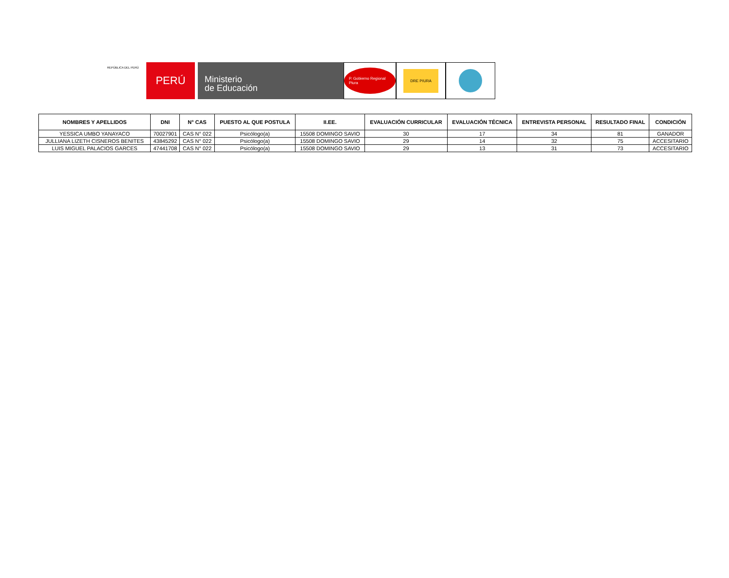REPÚBLICA DEL PERÚ
PERÚ
Ministerio
de Educación
P. Gobierno Regional Piura
DRE PIURA
| NOMBRES Y APELLIDOS | DNI | N° CAS | PUESTO AL QUE POSTULA | II.EE. | EVALUACIÓN CURRICULAR | EVALUACIÓN TÉCNICA | ENTREVISTA PERSONAL | RESULTADO FINAL | CONDICIÓN |
| --- | --- | --- | --- | --- | --- | --- | --- | --- | --- |
| YESSICA UMBO YANAYACO | 70027901 | CAS N° 022 | Psicólogo(a) | 15508 DOMINGO SAVIO | 30 | 17 | 34 | 81 | GANADOR |
| JULLIANA LIZETH CISNEROS BENITES | 43845292 | CAS N° 022 | Psicólogo(a) | 15508 DOMINGO SAVIO | 29 | 14 | 32 | 75 | ACCESITARIO |
| LUIS MIGUEL PALACIOS GARCES | 47441708 | CAS N° 022 | Psicólogo(a) | 15508 DOMINGO SAVIO | 29 | 13 | 31 | 73 | ACCESITARIO |